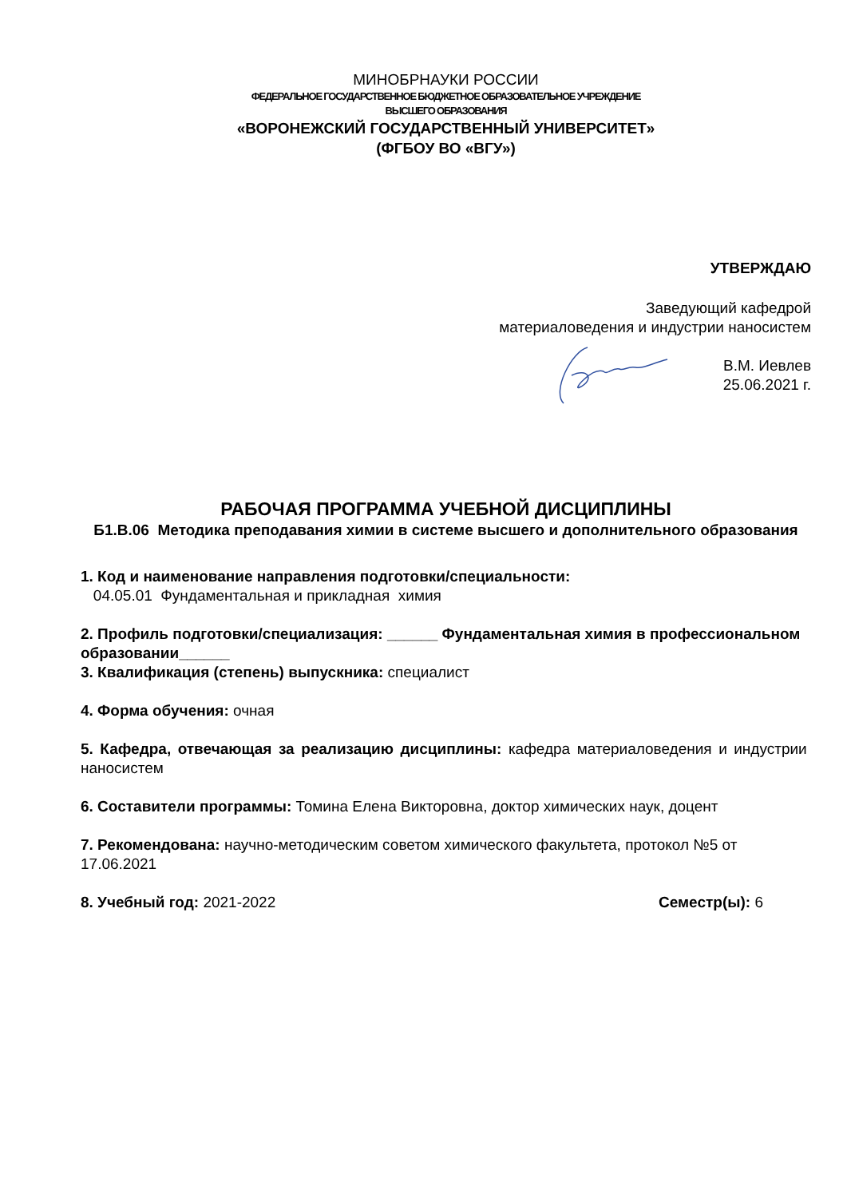МИНОБРНАУКИ РОССИИ
ФЕДЕРАЛЬНОЕ ГОСУДАРСТВЕННОЕ БЮДЖЕТНОЕ ОБРАЗОВАТЕЛЬНОЕ УЧРЕЖДЕНИЕ
ВЫСШЕГО ОБРАЗОВАНИЯ
«ВОРОНЕЖСКИЙ ГОСУДАРСТВЕННЫЙ УНИВЕРСИТЕТ»
(ФГБОУ ВО «ВГУ»)
УТВЕРЖДАЮ
Заведующий кафедрой
материаловедения и индустрии наносистем
В.М. Иевлев
25.06.2021 г.
РАБОЧАЯ ПРОГРАММА УЧЕБНОЙ ДИСЦИПЛИНЫ
Б1.В.06 Методика преподавания химии в системе высшего и дополнительного образования
1. Код и наименование направления подготовки/специальности:
04.05.01 Фундаментальная и прикладная химия
2. Профиль подготовки/специализация: ______ Фундаментальная химия в профессиональном образовании______
3. Квалификация (степень) выпускника: специалист
4. Форма обучения: очная
5. Кафедра, отвечающая за реализацию дисциплины: кафедра материаловедения и индустрии наносистем
6. Составители программы: Томина Елена Викторовна, доктор химических наук, доцент
7. Рекомендована: научно-методическим советом химического факультета, протокол №5 от 17.06.2021
8. Учебный год: 2021-2022 Семестр(ы): 6